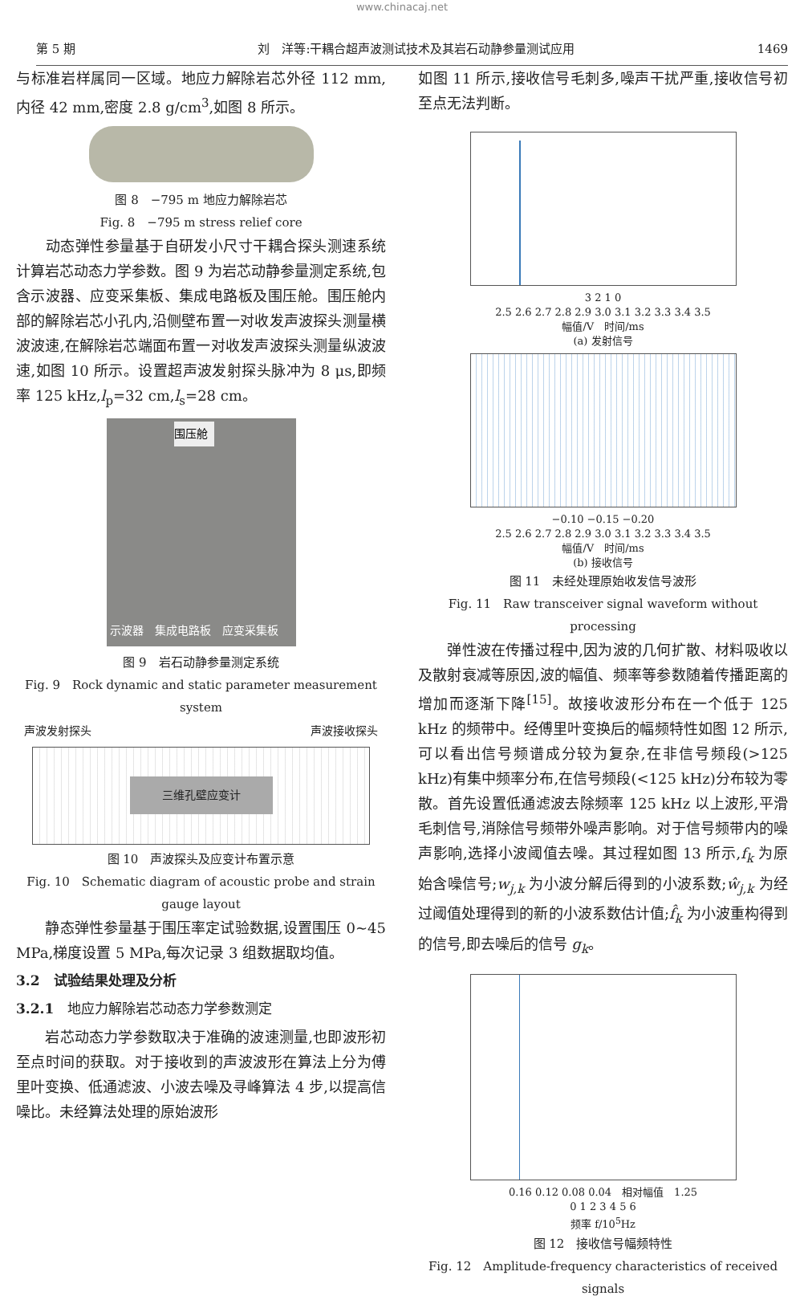www.chinacaj.net
第 5 期 刘　洋等:干耦合超声波测试技术及其岩石动静参量测试应用 1469
与标准岩样属同一区域。地应力解除岩芯外径 112 mm,内径 42 mm,密度 2.8 g/cm<sup>3</sup>,如图 8 所示。
图 8　−795 m 地应力解除岩芯
Fig. 8　−795 m stress relief core
　　动态弹性参量基于自研发小尺寸干耦合探头测速系统计算岩芯动态力学参数。图 9 为岩芯动静参量测定系统,包含示波器、应变采集板、集成电路板及围压舱。围压舱内部的解除岩芯小孔内,沿侧壁布置一对收发声波探头测量横波波速,在解除岩芯端面布置一对收发声波探头测量纵波波速,如图 10 所示。设置超声波发射探头脉冲为 8 μs,即频率 125 kHz,l<sub>p</sub>=32 cm,l<sub>s</sub>=28 cm。
围压舱
示波器　集成电路板　应变采集板
图 9　岩石动静参量测定系统
Fig. 9　Rock dynamic and static parameter measurement system
声波发射探头 声波接收探头
三维孔壁应变计
图 10　声波探头及应变计布置示意
Fig. 10　Schematic diagram of acoustic probe and strain gauge layout
　　静态弹性参量基于围压率定试验数据,设置围压 0~45 MPa,梯度设置 5 MPa,每次记录 3 组数据取均值。
3.2　试验结果处理及分析
3.2.1　地应力解除岩芯动态力学参数测定
　　岩芯动态力学参数取决于准确的波速测量,也即波形初至点时间的获取。对于接收到的声波波形在算法上分为傅里叶变换、低通滤波、小波去噪及寻峰算法 4 步,以提高信噪比。未经算法处理的原始波形
如图 11 所示,接收信号毛刺多,噪声干扰严重,接收信号初至点无法判断。
3 2 1 0
2.5 2.6 2.7 2.8 2.9 3.0 3.1 3.2 3.3 3.4 3.5
幅值/V　时间/ms
(a) 发射信号
−0.10 −0.15 −0.20
2.5 2.6 2.7 2.8 2.9 3.0 3.1 3.2 3.3 3.4 3.5
幅值/V　时间/ms
(b) 接收信号
图 11　未经处理原始收发信号波形
Fig. 11　Raw transceiver signal waveform without processing
　　弹性波在传播过程中,因为波的几何扩散、材料吸收以及散射衰减等原因,波的幅值、频率等参数随着传播距离的增加而逐渐下降<sup>[15]</sup>。故接收波形分布在一个低于 125 kHz 的频带中。经傅里叶变换后的幅频特性如图 12 所示,可以看出信号频谱成分较为复杂,在非信号频段(>125 kHz)有集中频率分布,在信号频段(<125 kHz)分布较为零散。首先设置低通滤波去除频率 125 kHz 以上波形,平滑毛刺信号,消除信号频带外噪声影响。对于信号频带内的噪声影响,选择小波阈值去噪。其过程如图 13 所示,f<sub>k</sub> 为原始含噪信号;w<sub>j,k</sub> 为小波分解后得到的小波系数;ŵ<sub>j,k</sub> 为经过阈值处理得到的新的小波系数估计值;f̂<sub>k</sub> 为小波重构得到的信号,即去噪后的信号 g<sub>k</sub>。
0.16 0.12 0.08 0.04　相对幅值　1.25
0 1 2 3 4 5 6
频率 f/10<sup>5</sup>Hz
图 12　接收信号幅频特性
Fig. 12　Amplitude-frequency characteristics of received signals